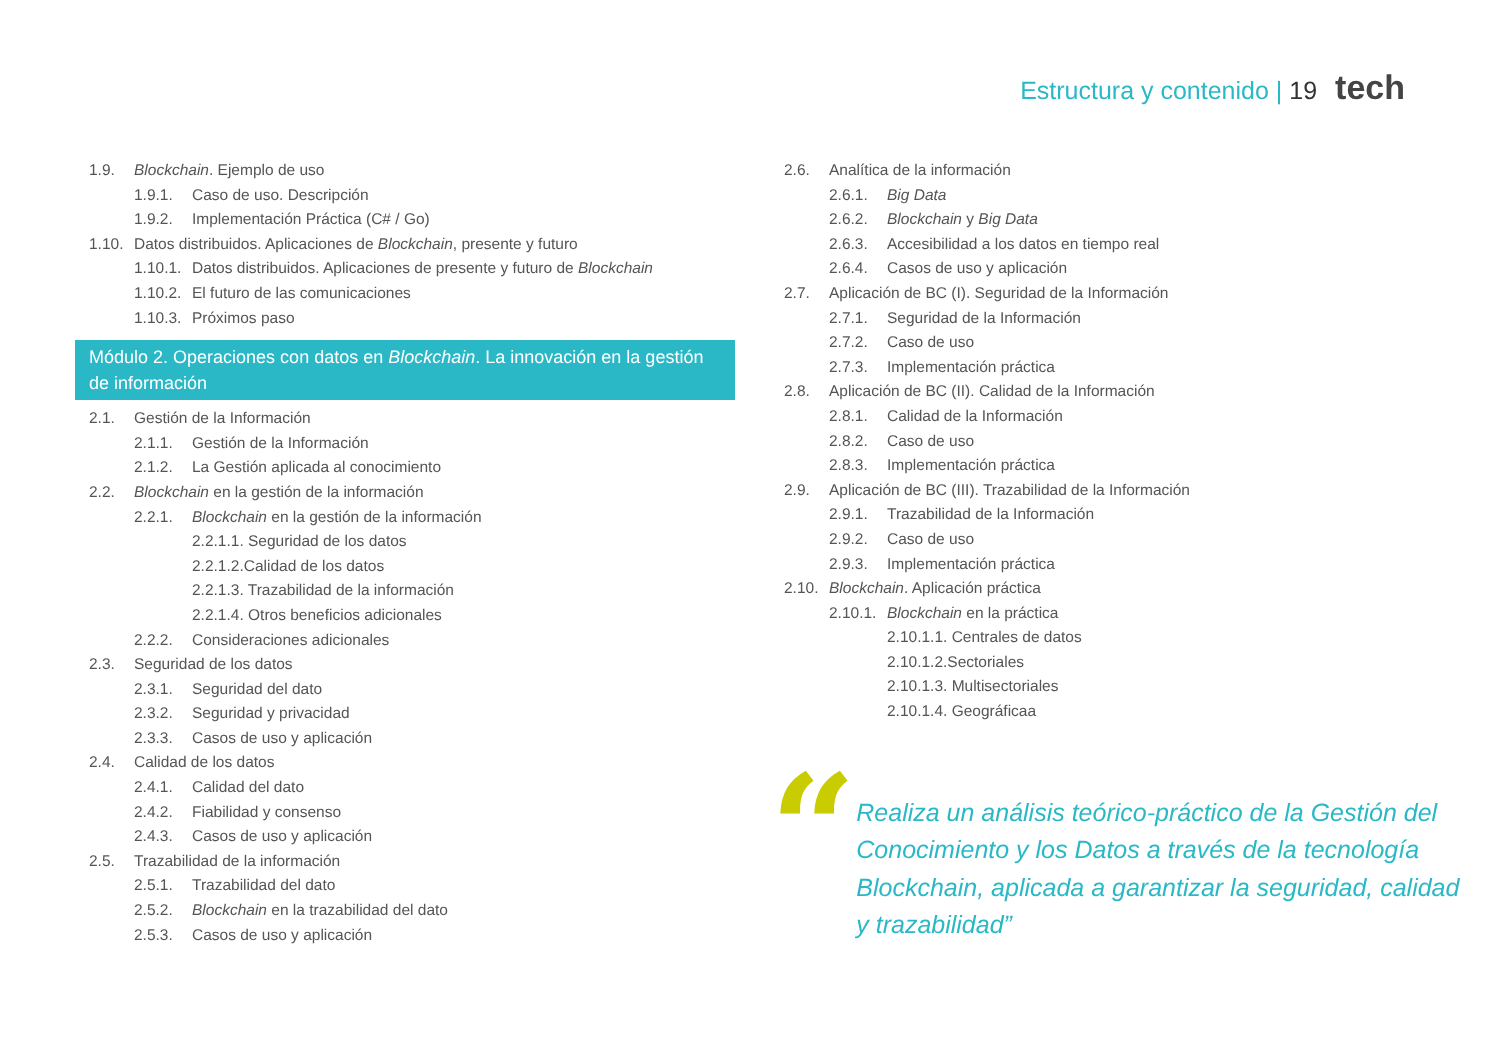Estructura y contenido | 19 tech
1.9. Blockchain. Ejemplo de uso
1.9.1. Caso de uso. Descripción
1.9.2. Implementación Práctica (C# / Go)
1.10. Datos distribuidos. Aplicaciones de Blockchain, presente y futuro
1.10.1. Datos distribuidos. Aplicaciones de presente y futuro de Blockchain
1.10.2. El futuro de las comunicaciones
1.10.3. Próximos paso
Módulo 2. Operaciones con datos en Blockchain. La innovación en la gestión de información
2.1. Gestión de la Información
2.1.1. Gestión de la Información
2.1.2. La Gestión aplicada al conocimiento
2.2. Blockchain en la gestión de la información
2.2.1. Blockchain en la gestión de la información
2.2.1.1. Seguridad de los datos
2.2.1.2.Calidad de los datos
2.2.1.3. Trazabilidad de la información
2.2.1.4. Otros beneficios adicionales
2.2.2. Consideraciones adicionales
2.3. Seguridad de los datos
2.3.1. Seguridad del dato
2.3.2. Seguridad y privacidad
2.3.3. Casos de uso y aplicación
2.4. Calidad de los datos
2.4.1. Calidad del dato
2.4.2. Fiabilidad y consenso
2.4.3. Casos de uso y aplicación
2.5. Trazabilidad de la información
2.5.1. Trazabilidad del dato
2.5.2. Blockchain en la trazabilidad del dato
2.5.3. Casos de uso y aplicación
2.6. Analítica de la información
2.6.1. Big Data
2.6.2. Blockchain y Big Data
2.6.3. Accesibilidad a los datos en tiempo real
2.6.4. Casos de uso y aplicación
2.7. Aplicación de BC (I). Seguridad de la Información
2.7.1. Seguridad de la Información
2.7.2. Caso de uso
2.7.3. Implementación práctica
2.8. Aplicación de BC (II). Calidad de la Información
2.8.1. Calidad de la Información
2.8.2. Caso de uso
2.8.3. Implementación práctica
2.9. Aplicación de BC (III). Trazabilidad de la Información
2.9.1. Trazabilidad de la Información
2.9.2. Caso de uso
2.9.3. Implementación práctica
2.10. Blockchain. Aplicación práctica
2.10.1. Blockchain en la práctica
2.10.1.1. Centrales de datos
2.10.1.2.Sectoriales
2.10.1.3. Multisectoriales
2.10.1.4. Geográficaa
“
Realiza un análisis teórico-práctico de la Gestión del Conocimiento y los Datos a través de la tecnología Blockchain, aplicada a garantizar la seguridad, calidad y trazabilidad”